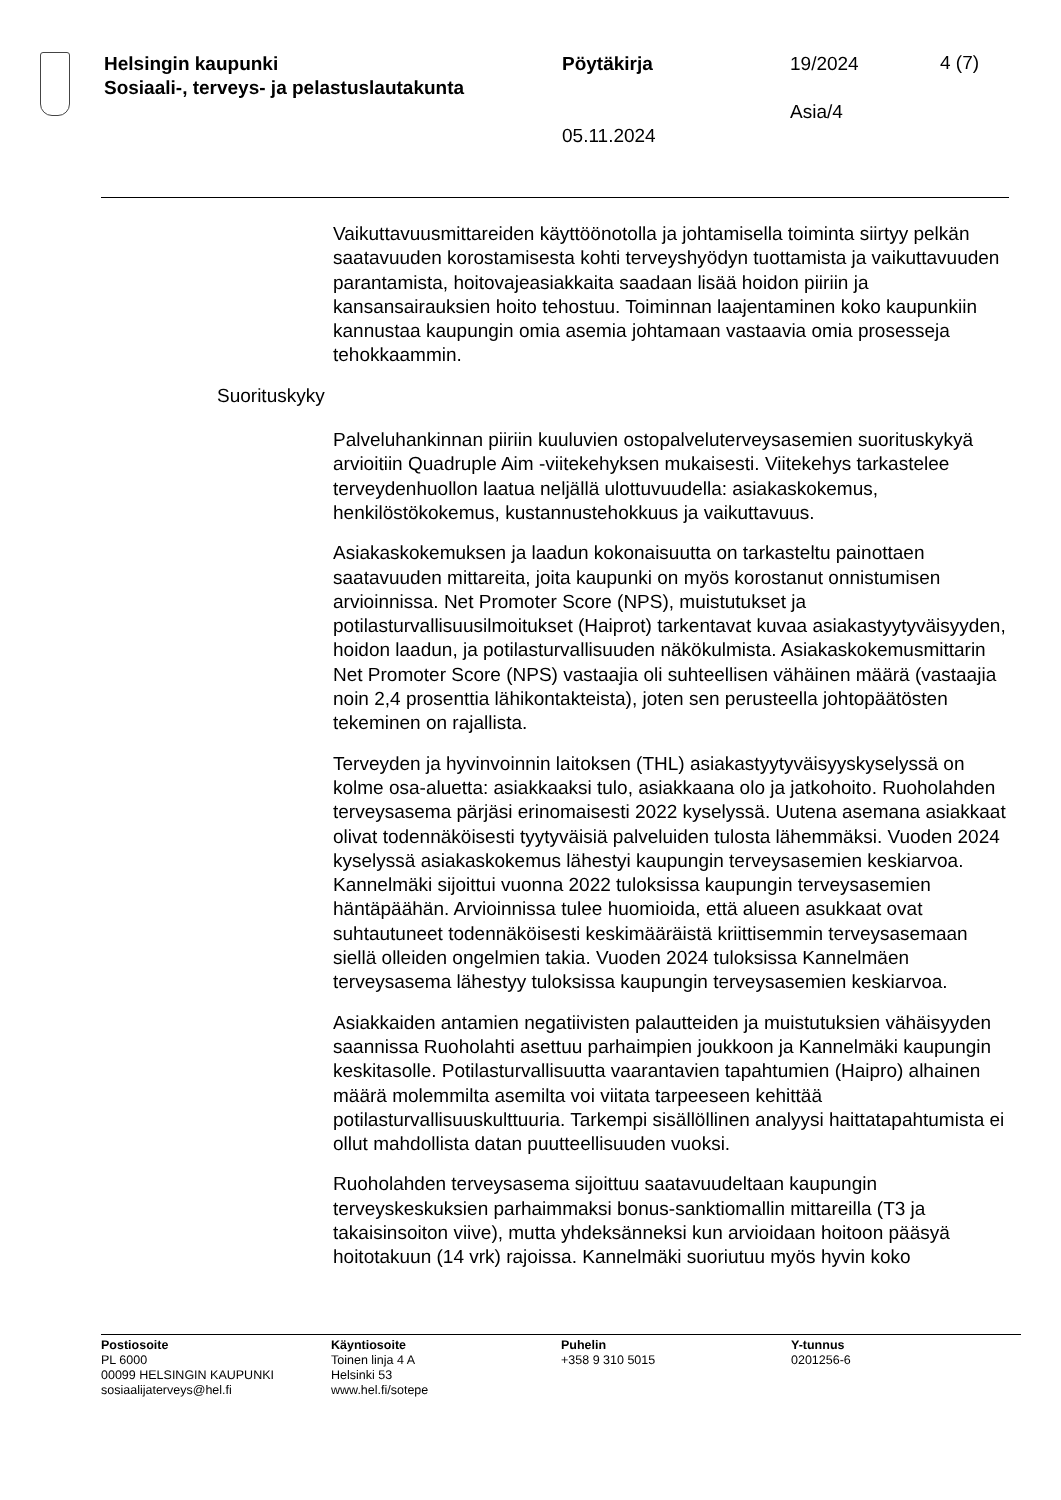Helsingin kaupunki
Sosiaali-, terveys- ja pelastuslautakunta
Pöytäkirja
05.11.2024
19/2024
Asia/4
4 (7)
Vaikuttavuusmittareiden käyttöönotolla ja johtamisella toiminta siirtyy pelkän saatavuuden korostamisesta kohti terveyshyödyn tuottamista ja vaikuttavuuden parantamista, hoitovajeasiakkaita saadaan lisää hoidon piiriin ja kansansairauksien hoito tehostuu. Toiminnan laajentaminen koko kaupunkiin kannustaa kaupungin omia asemia johtamaan vastaavia omia prosesseja tehokkaammin.
Suorituskyky
Palveluhankinnan piiriin kuuluvien ostopalveluterveysasemien suorituskykyä arvioitiin Quadruple Aim -viitekehyksen mukaisesti. Viitekehys tarkastelee terveydenhuollon laatua neljällä ulottuvuudella: asiakaskokemus, henkilöstökokemus, kustannustehokkuus ja vaikuttavuus.
Asiakaskokemuksen ja laadun kokonaisuutta on tarkasteltu painottaen saatavuuden mittareita, joita kaupunki on myös korostanut onnistumisen arvioinnissa. Net Promoter Score (NPS), muistutukset ja potilasturvallisuusilmoitukset (Haiprot) tarkentavat kuvaa asiakastyytyväisyyden, hoidon laadun, ja potilasturvallisuuden näkökulmista. Asiakaskokemusmittarin Net Promoter Score (NPS) vastaajia oli suhteellisen vähäinen määrä (vastaajia noin 2,4 prosenttia lähikontakteista), joten sen perusteella johtopäätösten tekeminen on rajallista.
Terveyden ja hyvinvoinnin laitoksen (THL) asiakastyytyväisyyskyselyssä on kolme osa-aluetta: asiakkaaksi tulo, asiakkaana olo ja jatkohoito. Ruoholahden terveysasema pärjäsi erinomaisesti 2022 kyselyssä. Uutena asemana asiakkaat olivat todennäköisesti tyytyväisiä palveluiden tulosta lähemmäksi. Vuoden 2024 kyselyssä asiakaskokemus lähestyi kaupungin terveysasemien keskiarvoa. Kannelmäki sijoittui vuonna 2022 tuloksissa kaupungin terveysasemien häntäpäähän. Arvioinnissa tulee huomioida, että alueen asukkaat ovat suhtautuneet todennäköisesti keskimääräistä kriittisemmin terveysasemaan siellä olleiden ongelmien takia. Vuoden 2024 tuloksissa Kannelmäen terveysasema lähestyy tuloksissa kaupungin terveysasemien keskiarvoa.
Asiakkaiden antamien negatiivisten palautteiden ja muistutuksien vähäisyyden saannissa Ruoholahti asettuu parhaimpien joukkoon ja Kannelmäki kaupungin keskitasolle. Potilasturvallisuutta vaarantavien tapahtumien (Haipro) alhainen määrä molemmilta asemilta voi viitata tarpeeseen kehittää potilasturvallisuuskulttuuria. Tarkempi sisällöllinen analyysi haittatapahtumista ei ollut mahdollista datan puutteellisuuden vuoksi.
Ruoholahden terveysasema sijoittuu saatavuudeltaan kaupungin terveyskeskuksien parhaimmaksi bonus-sanktiomallin mittareilla (T3 ja takaisinsoiton viive), mutta yhdeksänneksi kun arvioidaan hoitoon pääsyä hoitotakuun (14 vrk) rajoissa. Kannelmäki suoriutuu myös hyvin koko
Postiosoite
PL 6000
00099 HELSINGIN KAUPUNKI
sosiaalijaterveys@hel.fi
Käyntiosoite
Toinen linja 4 A
Helsinki 53
www.hel.fi/sotepe
Puhelin
+358 9 310 5015
Y-tunnus
0201256-6